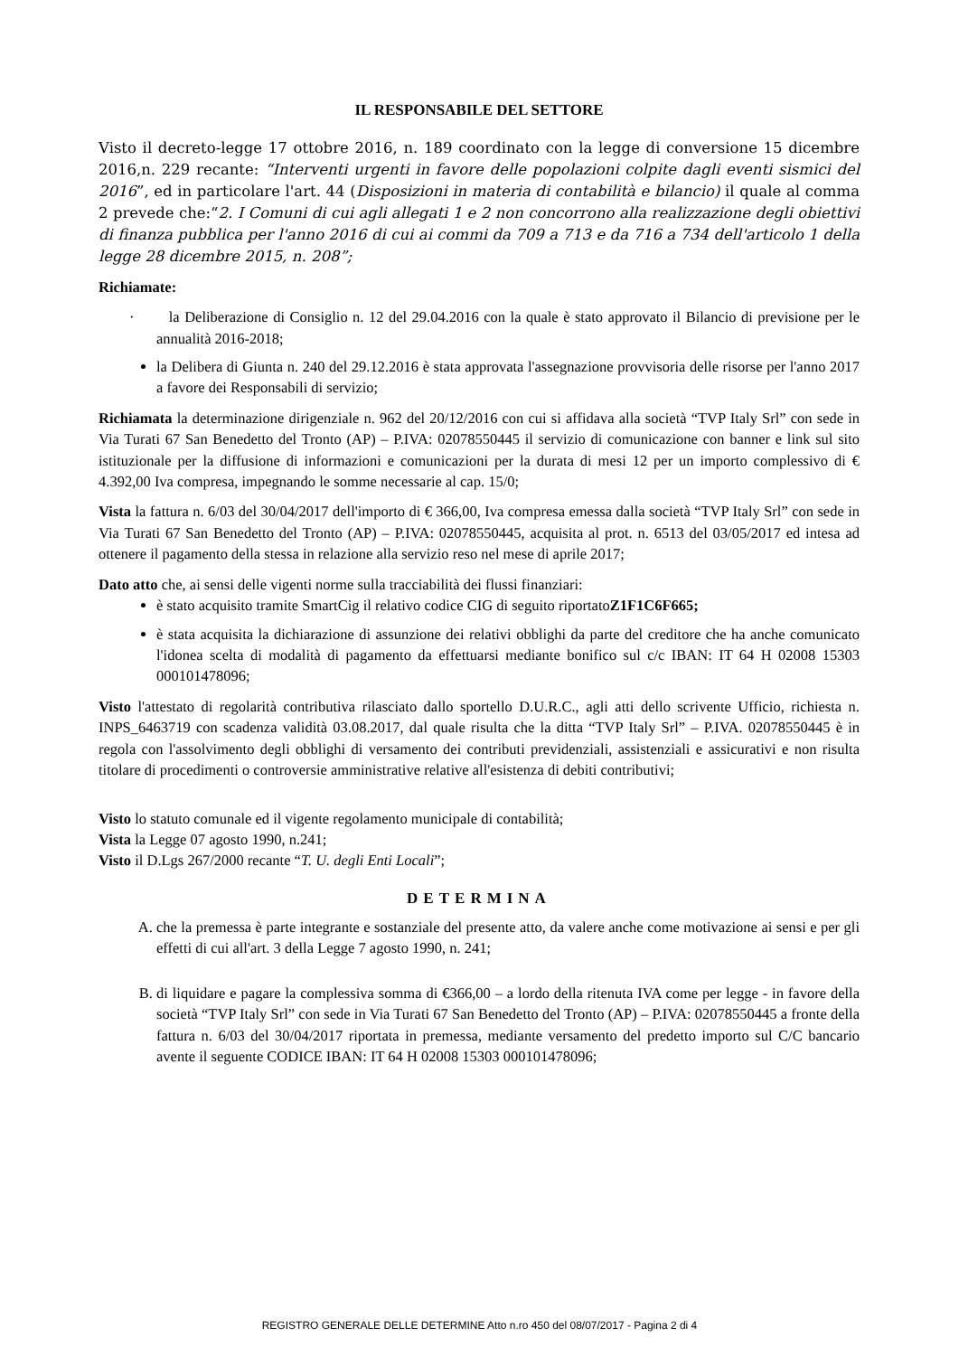IL RESPONSABILE DEL SETTORE
Visto il decreto-legge 17 ottobre 2016, n. 189 coordinato con la legge di conversione 15 dicembre 2016,n. 229 recante: “Interventi urgenti in favore delle popolazioni colpite dagli eventi sismici del 2016”, ed in particolare l'art. 44 (Disposizioni in materia di contabilità e bilancio) il quale al comma 2 prevede che:“2. I Comuni di cui agli allegati 1 e 2 non concorrono alla realizzazione degli obiettivi di finanza pubblica per l'anno 2016 di cui ai commi da 709 a 713 e da 716 a 734 dell'articolo 1 della legge 28 dicembre 2015, n. 208”;
Richiamate:
· la Deliberazione di Consiglio n. 12 del 29.04.2016 con la quale è stato approvato il Bilancio di previsione per le annualità 2016-2018;
la Delibera di Giunta n. 240 del 29.12.2016 è stata approvata l'assegnazione provvisoria delle risorse per l'anno 2017 a favore dei Responsabili di servizio;
Richiamata la determinazione dirigenziale n. 962 del 20/12/2016 con cui si affidava alla società “TVP Italy Srl” con sede in Via Turati 67 San Benedetto del Tronto (AP) – P.IVA: 02078550445 il servizio di comunicazione con banner e link sul sito istituzionale per la diffusione di informazioni e comunicazioni per la durata di mesi 12 per un importo complessivo di € 4.392,00 Iva compresa, impegnando le somme necessarie al cap. 15/0;
Vista la fattura n. 6/03 del 30/04/2017 dell'importo di € 366,00, Iva compresa emessa dalla società “TVP Italy Srl” con sede in Via Turati 67 San Benedetto del Tronto (AP) – P.IVA: 02078550445, acquisita al prot. n. 6513 del 03/05/2017 ed intesa ad ottenere il pagamento della stessa in relazione alla servizio reso nel mese di aprile 2017;
Dato atto che, ai sensi delle vigenti norme sulla tracciabilità dei flussi finanziari:
è stato acquisito tramite SmartCig il relativo codice CIG di seguito riportatoZ1F1C6F665;
è stata acquisita la dichiarazione di assunzione dei relativi obblighi da parte del creditore che ha anche comunicato l'idonea scelta di modalità di pagamento da effettuarsi mediante bonifico sul c/c IBAN: IT 64 H 02008 15303 000101478096;
Visto l'attestato di regolarità contributiva rilasciato dallo sportello D.U.R.C., agli atti dello scrivente Ufficio, richiesta n. INPS_6463719 con scadenza validità 03.08.2017, dal quale risulta che la ditta “TVP Italy Srl” – P.IVA. 02078550445 è in regola con l'assolvimento degli obblighi di versamento dei contributi previdenziali, assistenziali e assicurativi e non risulta titolare di procedimenti o controversie amministrative relative all'esistenza di debiti contributivi;
Visto lo statuto comunale ed il vigente regolamento municipale di contabilità;
Vista la Legge 07 agosto 1990, n.241;
Visto il D.Lgs 267/2000 recante “T. U. degli Enti Locali”;
DETERMINA
A. che la premessa è parte integrante e sostanziale del presente atto, da valere anche come motivazione ai sensi e per gli effetti di cui all'art. 3 della Legge 7 agosto 1990, n. 241;
B. di liquidare e pagare la complessiva somma di €366,00 – a lordo della ritenuta IVA come per legge - in favore della società “TVP Italy Srl” con sede in Via Turati 67 San Benedetto del Tronto (AP) – P.IVA: 02078550445 a fronte della fattura n. 6/03 del 30/04/2017 riportata in premessa, mediante versamento del predetto importo sul C/C bancario avente il seguente CODICE IBAN: IT 64 H 02008 15303 000101478096;
REGISTRO GENERALE DELLE DETERMINE Atto n.ro 450 del 08/07/2017 - Pagina 2 di 4